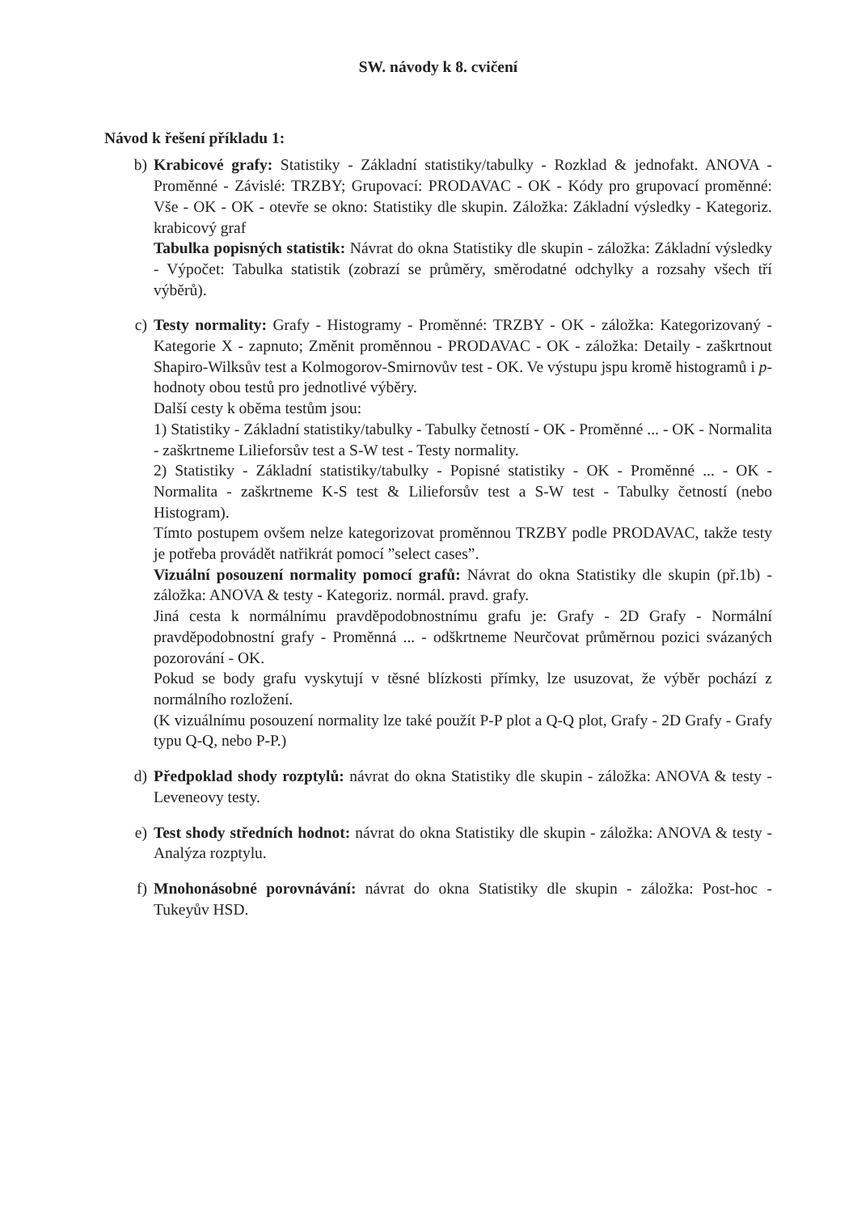SW. návody k 8. cvičení
Návod k řešení příkladu 1:
b) Krabicové grafy: Statistiky - Základní statistiky/tabulky - Rozklad & jednofakt. ANOVA - Proměnné - Závislé: TRZBY; Grupovací: PRODAVAC - OK - Kódy pro grupovací proměnné: Vše - OK - OK - otevře se okno: Statistiky dle skupin. Záložka: Základní výsledky - Kategoriz. krabicový graf
Tabulka popisných statistik: Návrat do okna Statistiky dle skupin - záložka: Základní výsledky - Výpočet: Tabulka statistik (zobrazí se průměry, směrodatné odchylky a rozsahy všech tří výběrů).
c) Testy normality: Grafy - Histogramy - Proměnné: TRZBY - OK - záložka: Kategorizovaný - Kategorie X - zapnuto; Změnit proměnnou - PRODAVAC - OK - záložka: Detaily - zaškrtnout Shapiro-Wilksův test a Kolmogorov-Smirnovův test - OK. Ve výstupu jspu kromě histogramů i p- hodnoty obou testů pro jednotlivé výběry.
Další cesty k oběma testům jsou:
1) Statistiky - Základní statistiky/tabulky - Tabulky četností - OK - Proměnné ... - OK - Normalita - zaškrtneme Lilieforsův test a S-W test - Testy normality.
2) Statistiky - Základní statistiky/tabulky - Popisné statistiky - OK - Proměnné ... - OK - Normalita - zaškrtneme K-S test & Lilieforsův test a S-W test - Tabulky četností (nebo Histogram).
Tímto postupem ovšem nelze kategorizovat proměnnou TRZBY podle PRODAVAC, takže testy je potřeba provádět natřikrát pomocí ”select cases”.
Vizuální posouzení normality pomocí grafů: Návrat do okna Statistiky dle skupin (př.1b) - záložka: ANOVA & testy - Kategoriz. normál. pravd. grafy.
Jiná cesta k normálnímu pravděpodobnostnímu grafu je: Grafy - 2D Grafy - Normální pravděpodobnostní grafy - Proměnná ... - odškrtneme Neurčovat průměrnou pozici svázaných pozorování - OK.
Pokud se body grafu vyskytují v těsné blízkosti přímky, lze usuzovat, že výběr pochází z normálního rozložení.
(K vizuálnímu posouzení normality lze také použít P-P plot a Q-Q plot, Grafy - 2D Grafy - Grafy typu Q-Q, nebo P-P.)
d) Předpoklad shody rozptylů: návrat do okna Statistiky dle skupin - záložka: ANOVA & testy - Leveneovy testy.
e) Test shody středních hodnot: návrat do okna Statistiky dle skupin - záložka: ANOVA & testy - Analýza rozptylu.
f) Mnohonásobné porovnávání: návrat do okna Statistiky dle skupin - záložka: Post-hoc - Tukeyův HSD.